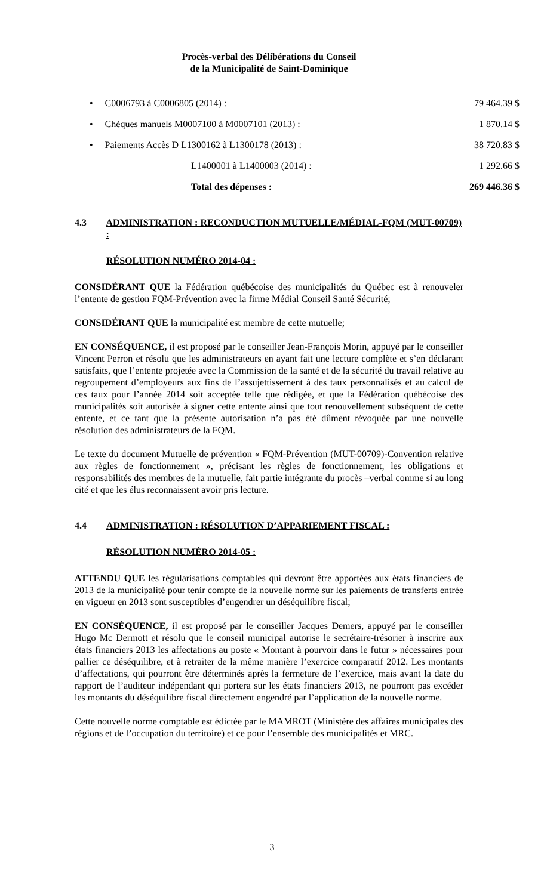Procès-verbal des Délibérations du Conseil
de la Municipalité de Saint-Dominique
| • C0006793 à C0006805 (2014) : | 79 464.39 $ |
| • Chèques manuels M0007100 à M0007101 (2013) : | 1 870.14 $ |
| • Paiements Accès D L1300162 à L1300178 (2013) : | 38 720.83 $ |
| L1400001 à L1400003 (2014) : | 1 292.66 $ |
| Total des dépenses : | 269 446.36 $ |
4.3 ADMINISTRATION : RECONDUCTION MUTUELLE/MÉDIAL-FQM (MUT-00709) :
RÉSOLUTION NUMÉRO 2014-04 :
CONSIDÉRANT QUE la Fédération québécoise des municipalités du Québec est à renouveler l’entente de gestion FQM-Prévention avec la firme Médial Conseil Santé Sécurité;
CONSIDÉRANT QUE la municipalité est membre de cette mutuelle;
EN CONSÉQUENCE, il est proposé par le conseiller Jean-François Morin, appuyé par le conseiller Vincent Perron et résolu que les administrateurs en ayant fait une lecture complète et s’en déclarant satisfaits, que l’entente projetée avec la Commission de la santé et de la sécurité du travail relative au regroupement d’employeurs aux fins de l’assujettissement à des taux personnalisés et au calcul de ces taux pour l’année 2014 soit acceptée telle que rédigée, et que la Fédération québécoise des municipalités soit autorisée à signer cette entente ainsi que tout renouvellement subséquent de cette entente, et ce tant que la présente autorisation n’a pas été dûment révoquée par une nouvelle résolution des administrateurs de la FQM.
Le texte du document Mutuelle de prévention « FQM-Prévention (MUT-00709)-Convention relative aux règles de fonctionnement », précisant les règles de fonctionnement, les obligations et responsabilités des membres de la mutuelle, fait partie intégrante du procès –verbal comme si au long cité et que les élus reconnaissent avoir pris lecture.
4.4 ADMINISTRATION : RÉSOLUTION D’APPARIEMENT FISCAL :
RÉSOLUTION NUMÉRO 2014-05 :
ATTENDU QUE les régularisations comptables qui devront être apportées aux états financiers de 2013 de la municipalité pour tenir compte de la nouvelle norme sur les paiements de transferts entrée en vigueur en 2013 sont susceptibles d’engendrer un déséquilibre fiscal;
EN CONSÉQUENCE, il est proposé par le conseiller Jacques Demers, appuyé par le conseiller Hugo Mc Dermott et résolu que le conseil municipal autorise le secrétaire-trésorier à inscrire aux états financiers 2013 les affectations au poste « Montant à pourvoir dans le futur » nécessaires pour pallier ce déséquilibre, et à retraiter de la même manière l’exercice comparatif 2012. Les montants d’affectations, qui pourront être déterminés après la fermeture de l’exercice, mais avant la date du rapport de l’auditeur indépendant qui portera sur les états financiers 2013, ne pourront pas excéder les montants du déséquilibre fiscal directement engendré par l’application de la nouvelle norme.
Cette nouvelle norme comptable est édictée par le MAMROT (Ministère des affaires municipales des régions et de l’occupation du territoire) et ce pour l’ensemble des municipalités et MRC.
3